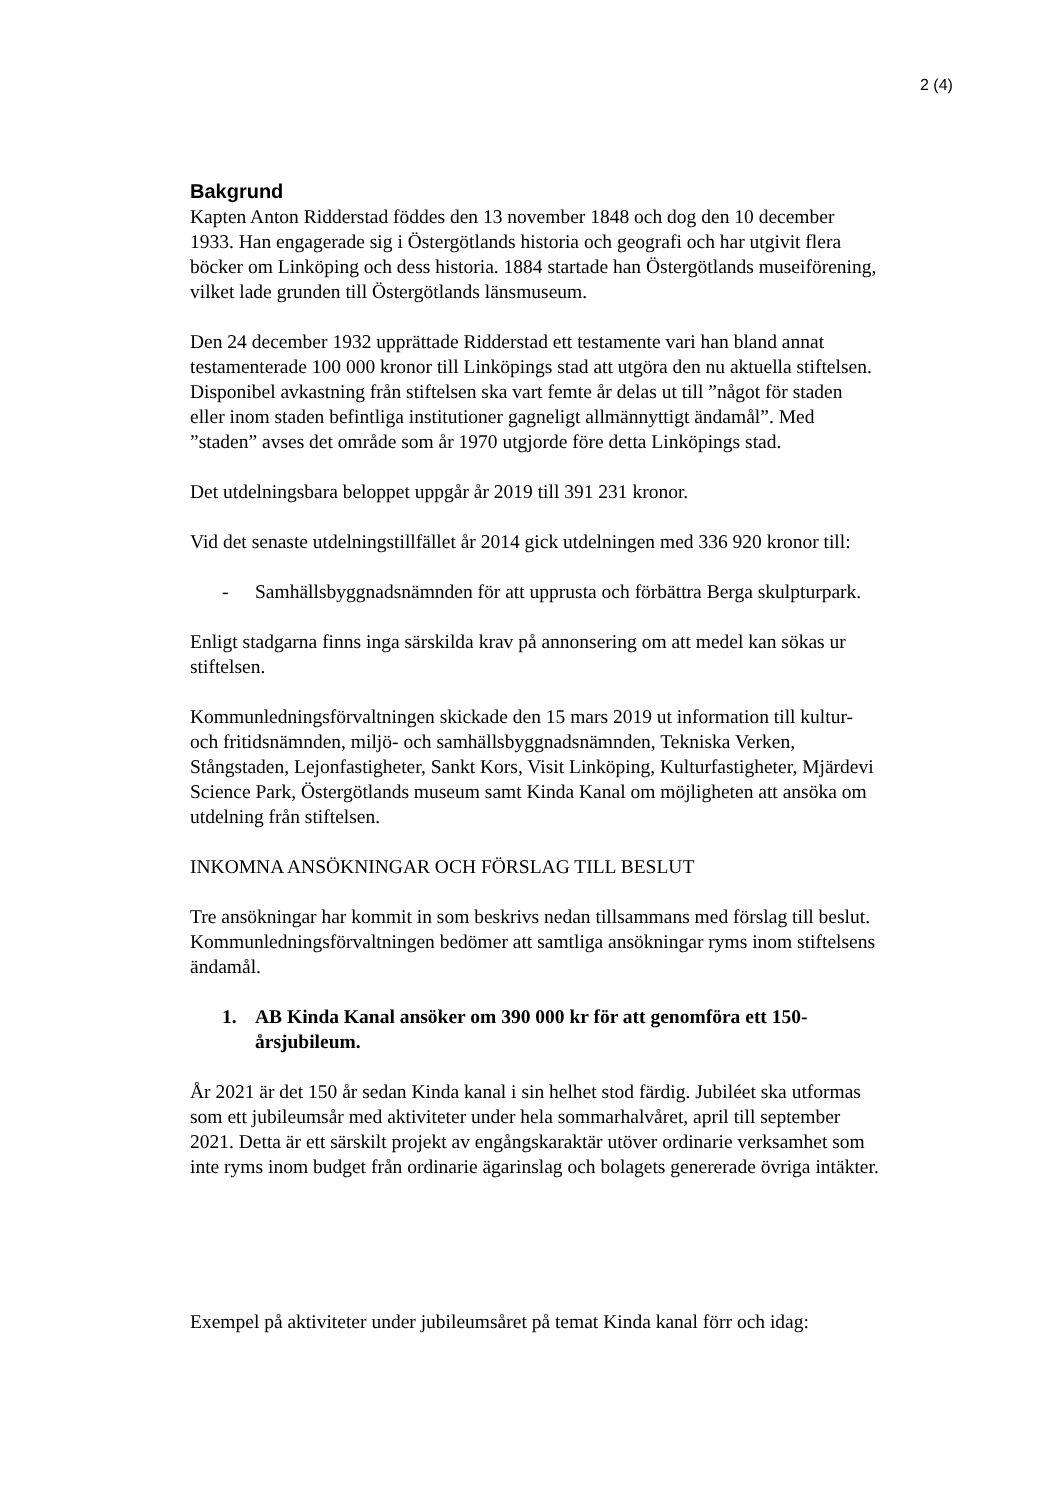2 (4)
Bakgrund
Kapten Anton Ridderstad föddes den 13 november 1848 och dog den 10 december 1933. Han engagerade sig i Östergötlands historia och geografi och har utgivit flera böcker om Linköping och dess historia. 1884 startade han Östergötlands museiförening, vilket lade grunden till Östergötlands länsmuseum.
Den 24 december 1932 upprättade Ridderstad ett testamente vari han bland annat testamenterade 100 000 kronor till Linköpings stad att utgöra den nu aktuella stiftelsen. Disponibel avkastning från stiftelsen ska vart femte år delas ut till ”något för staden eller inom staden befintliga institutioner gagneligt allmännyttigt ändamål”. Med ”staden” avses det område som år 1970 utgjorde före detta Linköpings stad.
Det utdelningsbara beloppet uppgår år 2019 till 391 231 kronor.
Vid det senaste utdelningstillfället år 2014 gick utdelningen med 336 920 kronor till:
- Samhällsbyggnadsnämnden för att upprusta och förbättra Berga skulpturpark.
Enligt stadgarna finns inga särskilda krav på annonsering om att medel kan sökas ur stiftelsen.
Kommunledningsförvaltningen skickade den 15 mars 2019 ut information till kultur- och fritidsnämnden, miljö- och samhällsbyggnadsnämnden, Tekniska Verken, Stångstaden, Lejonfastigheter, Sankt Kors, Visit Linköping, Kulturfastigheter, Mjärdevi Science Park, Östergötlands museum samt Kinda Kanal om möjligheten att ansöka om utdelning från stiftelsen.
INKOMNA ANSÖKNINGAR OCH FÖRSLAG TILL BESLUT
Tre ansökningar har kommit in som beskrivs nedan tillsammans med förslag till beslut. Kommunledningsförvaltningen bedömer att samtliga ansökningar ryms inom stiftelsens ändamål.
1. AB Kinda Kanal ansöker om 390 000 kr för att genomföra ett 150-årsjubileum.
År 2021 är det 150 år sedan Kinda kanal i sin helhet stod färdig. Jubiléet ska utformas som ett jubileumsår med aktiviteter under hela sommarhalvåret, april till september 2021. Detta är ett särskilt projekt av engångskaraktär utöver ordinarie verksamhet som inte ryms inom budget från ordinarie ägarinslag och bolagets genererade övriga intäkter.
Exempel på aktiviteter under jubileumsåret på temat Kinda kanal förr och idag: